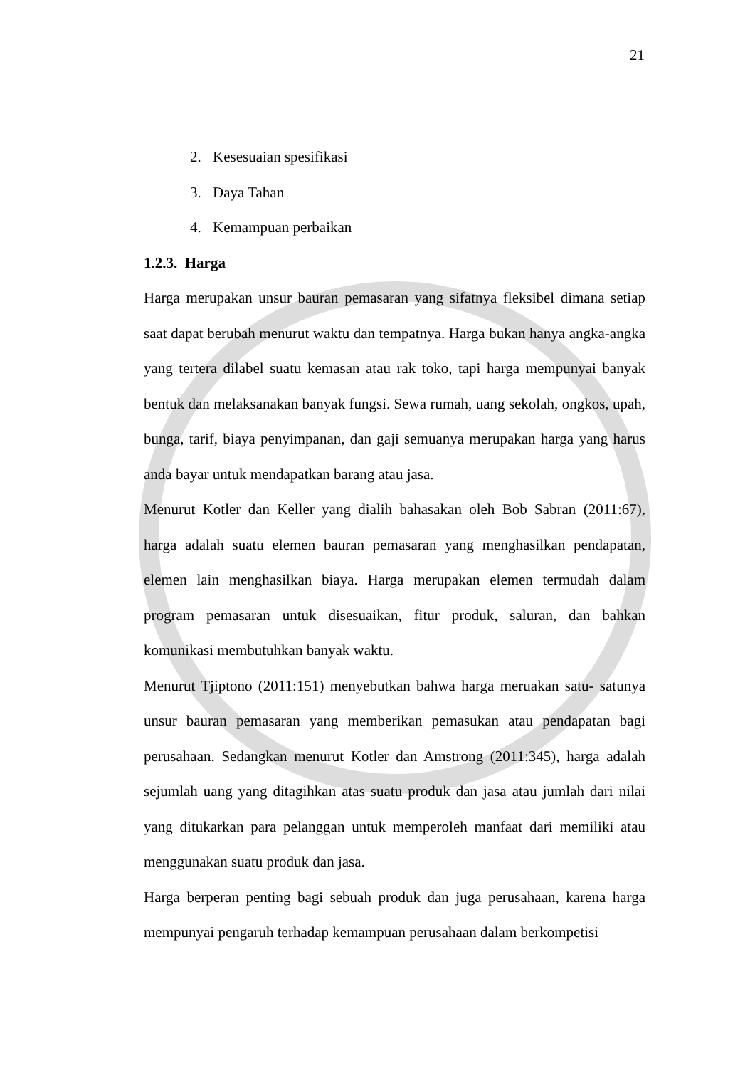21
2. Kesesuaian spesifikasi
3. Daya Tahan
4. Kemampuan perbaikan
1.2.3. Harga
Harga merupakan unsur bauran pemasaran yang sifatnya fleksibel dimana setiap saat dapat berubah menurut waktu dan tempatnya. Harga bukan hanya angka-angka yang tertera dilabel suatu kemasan atau rak toko, tapi harga mempunyai banyak bentuk dan melaksanakan banyak fungsi. Sewa rumah, uang sekolah, ongkos, upah, bunga, tarif, biaya penyimpanan, dan gaji semuanya merupakan harga yang harus anda bayar untuk mendapatkan barang atau jasa.
Menurut Kotler dan Keller yang dialih bahasakan oleh Bob Sabran (2011:67), harga adalah suatu elemen bauran pemasaran yang menghasilkan pendapatan, elemen lain menghasilkan biaya. Harga merupakan elemen termudah dalam program pemasaran untuk disesuaikan, fitur produk, saluran, dan bahkan komunikasi membutuhkan banyak waktu.
Menurut Tjiptono (2011:151) menyebutkan bahwa harga meruakan satu- satunya unsur bauran pemasaran yang memberikan pemasukan atau pendapatan bagi perusahaan. Sedangkan menurut Kotler dan Amstrong (2011:345), harga adalah sejumlah uang yang ditagihkan atas suatu produk dan jasa atau jumlah dari nilai yang ditukarkan para pelanggan untuk memperoleh manfaat dari memiliki atau menggunakan suatu produk dan jasa.
Harga berperan penting bagi sebuah produk dan juga perusahaan, karena harga mempunyai pengaruh terhadap kemampuan perusahaan dalam berkompetisi